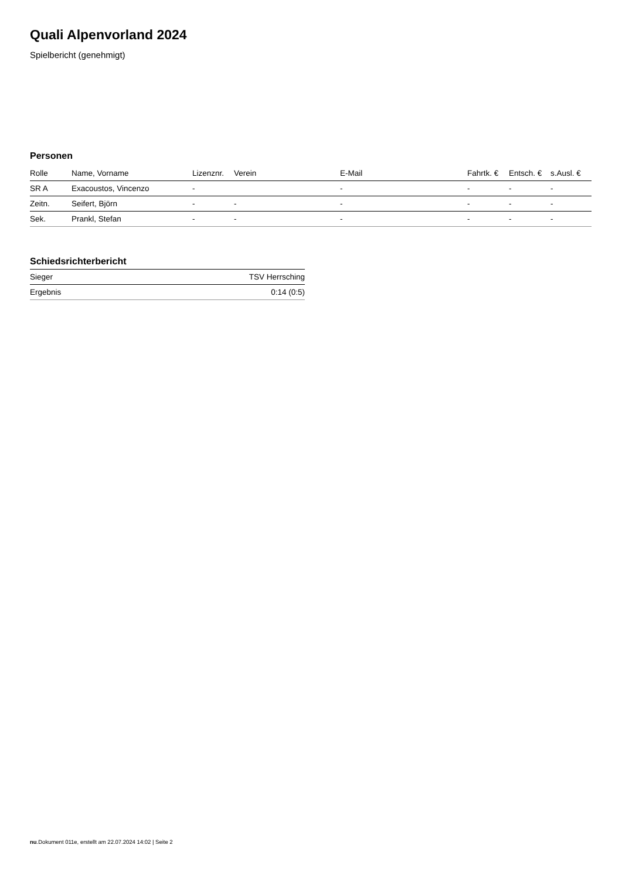Quali Alpenvorland 2024
Spielbericht (genehmigt)
Personen
| Rolle | Name, Vorname | Lizenznr. | Verein | E-Mail | Fahrtk. € | Entsch. € | s.Ausl. € |
| --- | --- | --- | --- | --- | --- | --- | --- |
| SR A | Exacoustos, Vincenzo | - | | - | - | - | - |
| Zeitn. | Seifert, Björn | - | - | - | - | - | - |
| Sek. | Prankl, Stefan | - | - | - | - | - | - |
Schiedsrichterbericht
| Sieger | TSV Herrsching |
| Ergebnis | 0:14 (0:5) |
nu.Dokument 011e, erstellt am 22.07.2024 14:02 | Seite 2